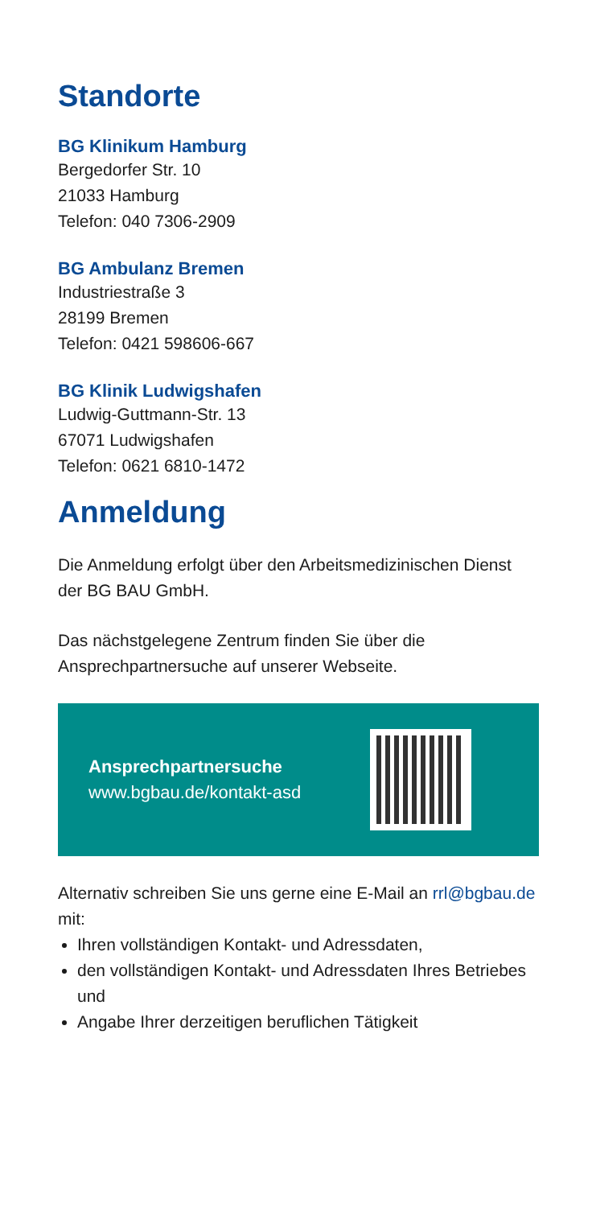Standorte
BG Klinikum Hamburg
Bergedorfer Str. 10
21033 Hamburg
Telefon: 040 7306-2909
BG Ambulanz Bremen
Industriestraße 3
28199 Bremen
Telefon: 0421 598606-667
BG Klinik Ludwigshafen
Ludwig-Guttmann-Str. 13
67071 Ludwigshafen
Telefon: 0621 6810-1472
Anmeldung
Die Anmeldung erfolgt über den Arbeitsmedizinischen Dienst der BG BAU GmbH.
Das nächstgelegene Zentrum finden Sie über die Ansprechpartnersuche auf unserer Webseite.
Ansprechpartnersuche
www.bgbau.de/kontakt-asd
Alternativ schreiben Sie uns gerne eine E-Mail an rrl@bgbau.de mit:
Ihren vollständigen Kontakt- und Adressdaten,
den vollständigen Kontakt- und Adressdaten Ihres Betriebes und
Angabe Ihrer derzeitigen beruflichen Tätigkeit